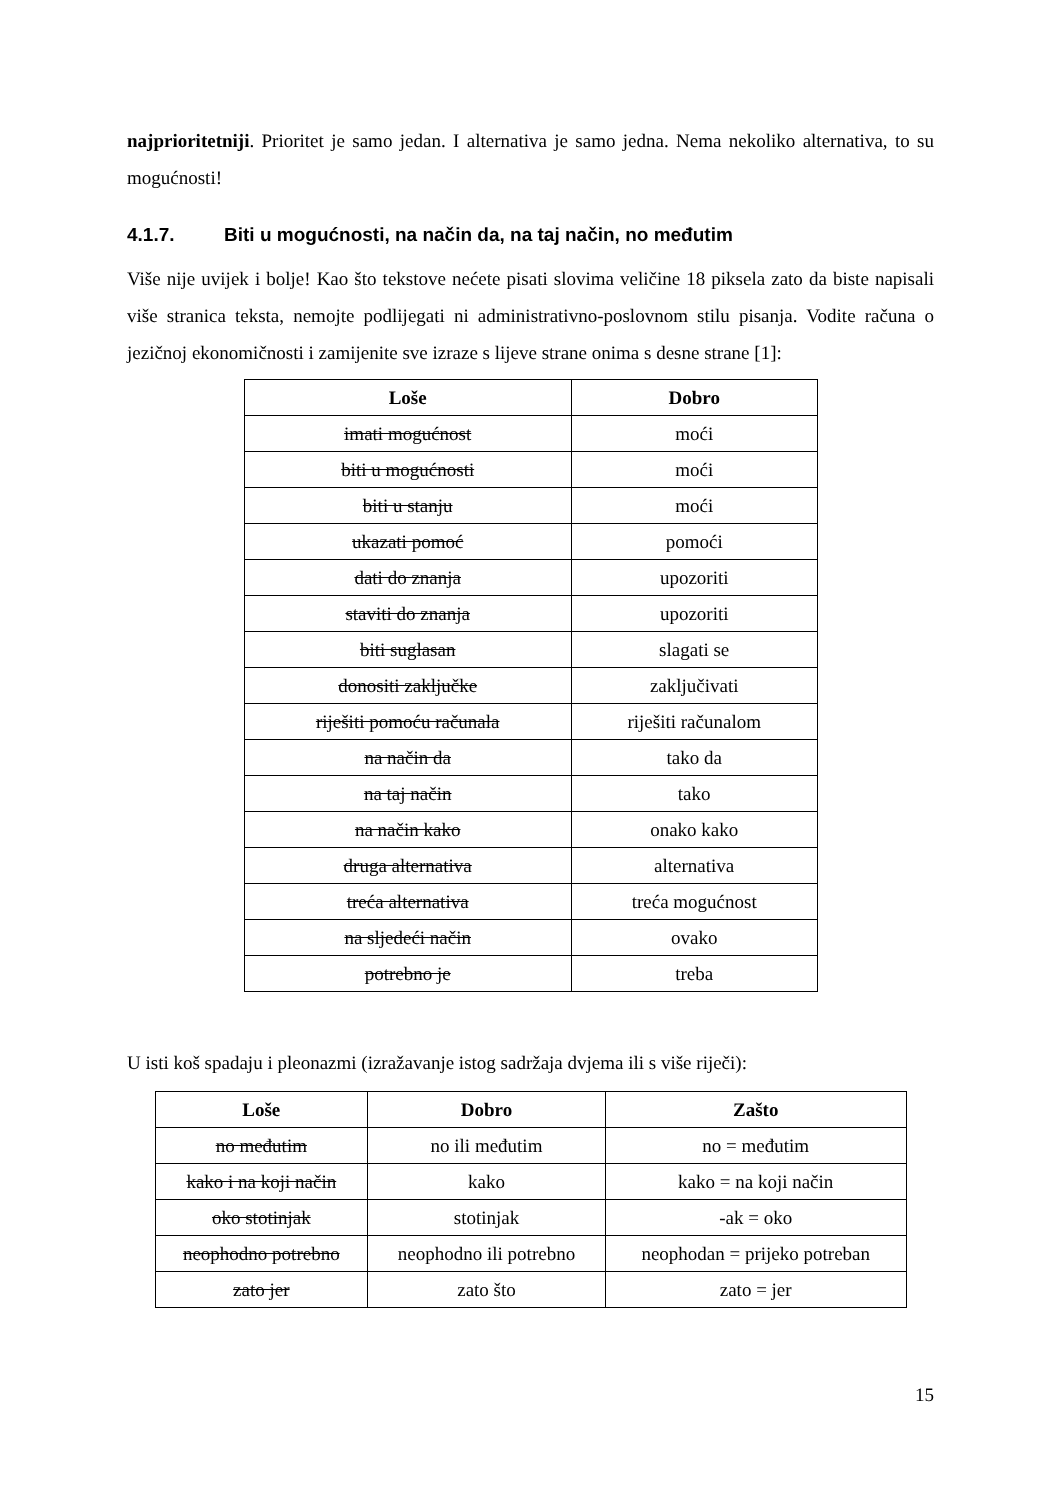najprioritetniji. Prioritet je samo jedan. I alternativa je samo jedna. Nema nekoliko alternativa, to su mogućnosti!
4.1.7. Biti u mogućnosti, na način da, na taj način, no međutim
Više nije uvijek i bolje! Kao što tekstove nećete pisati slovima veličine 18 piksela zato da biste napisali više stranica teksta, nemojte podlijegati ni administrativno-poslovnom stilu pisanja. Vodite računa o jezičnoj ekonomičnosti i zamijenite sve izraze s lijeve strane onima s desne strane [1]:
| Loše | Dobro |
| --- | --- |
| imati mogućnost | moći |
| biti u mogućnosti | moći |
| biti u stanju | moći |
| ukazati pomoć | pomoći |
| dati do znanja | upozoriti |
| staviti do znanja | upozoriti |
| biti suglasan | slagati se |
| donositi zaključke | zaključivati |
| riješiti pomoću računala | riješiti računalom |
| na način da | tako da |
| na taj način | tako |
| na način kako | onako kako |
| druga alternativa | alternativa |
| treća alternativa | treća mogućnost |
| na sljedeći način | ovako |
| potrebno je | treba |
U isti koš spadaju i pleonazmi (izražavanje istog sadržaja dvjema ili s više riječi):
| Loše | Dobro | Zašto |
| --- | --- | --- |
| no međutim | no ili međutim | no = međutim |
| kako i na koji način | kako | kako = na koji način |
| oko stotinjak | stotinjak | -ak = oko |
| neophodno potrebno | neophodno ili potrebno | neophodan = prijeko potreban |
| zato jer | zato što | zato = jer |
15